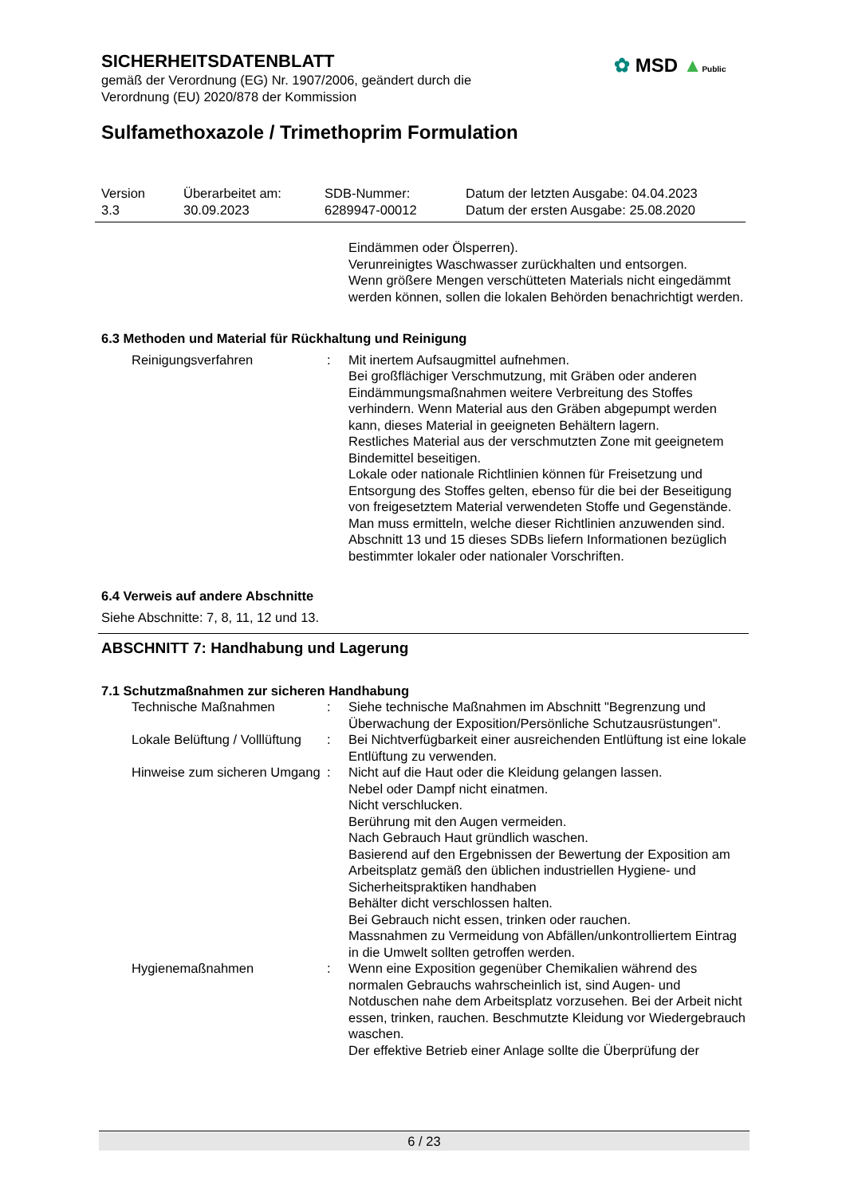SICHERHEITSDATENBLATT
gemäß der Verordnung (EG) Nr. 1907/2006, geändert durch die Verordnung (EU) 2020/878 der Kommission
✿ MSD ▲Public
Sulfamethoxazole / Trimethoprim Formulation
Version
3.3
Überarbeitet am:
30.09.2023
SDB-Nummer:
6289947-00012
Datum der letzten Ausgabe: 04.04.2023
Datum der ersten Ausgabe: 25.08.2020
Eindämmen oder Ölsperren).
Verunreinigtes Waschwasser zurückhalten und entsorgen.
Wenn größere Mengen verschütteten Materials nicht eingedämmt werden können, sollen die lokalen Behörden benachrichtigt werden.
6.3 Methoden und Material für Rückhaltung und Reinigung
Reinigungsverfahren : Mit inertem Aufsaugmittel aufnehmen.
Bei großflächiger Verschmutzung, mit Gräben oder anderen Eindämmungsmaßnahmen weitere Verbreitung des Stoffes verhindern. Wenn Material aus den Gräben abgepumpt werden kann, dieses Material in geeigneten Behältern lagern.
Restliches Material aus der verschmutzten Zone mit geeignetem Bindemittel beseitigen.
Lokale oder nationale Richtlinien können für Freisetzung und Entsorgung des Stoffes gelten, ebenso für die bei der Beseitigung von freigesetztem Material verwendeten Stoffe und Gegenstände. Man muss ermitteln, welche dieser Richtlinien anzuwenden sind.
Abschnitt 13 und 15 dieses SDBs liefern Informationen bezüglich bestimmter lokaler oder nationaler Vorschriften.
6.4 Verweis auf andere Abschnitte
Siehe Abschnitte: 7, 8, 11, 12 und 13.
ABSCHNITT 7: Handhabung und Lagerung
7.1 Schutzmaßnahmen zur sicheren Handhabung
Technische Maßnahmen : Siehe technische Maßnahmen im Abschnitt "Begrenzung und Überwachung der Exposition/Persönliche Schutzausrüstungen".
Lokale Belüftung / Volllüftung
: Bei Nichtverfügbarkeit einer ausreichenden Entlüftung ist eine lokale Entlüftung zu verwenden.
Hinweise zum sicheren Umgang
: Nicht auf die Haut oder die Kleidung gelangen lassen.
Nebel oder Dampf nicht einatmen.
Nicht verschlucken.
Berührung mit den Augen vermeiden.
Nach Gebrauch Haut gründlich waschen.
Basierend auf den Ergebnissen der Bewertung der Exposition am Arbeitsplatz gemäß den üblichen industriellen Hygiene- und Sicherheitspraktiken handhaben
Behälter dicht verschlossen halten.
Bei Gebrauch nicht essen, trinken oder rauchen.
Massnahmen zu Vermeidung von Abfällen/unkontrolliertem Eintrag in die Umwelt sollten getroffen werden.
Hygienemaßnahmen : Wenn eine Exposition gegenüber Chemikalien während des normalen Gebrauchs wahrscheinlich ist, sind Augen- und Notduschen nahe dem Arbeitsplatz vorzusehen. Bei der Arbeit nicht essen, trinken, rauchen. Beschmutzte Kleidung vor Wiedergebrauch waschen.
Der effektive Betrieb einer Anlage sollte die Überprüfung der
6 / 23